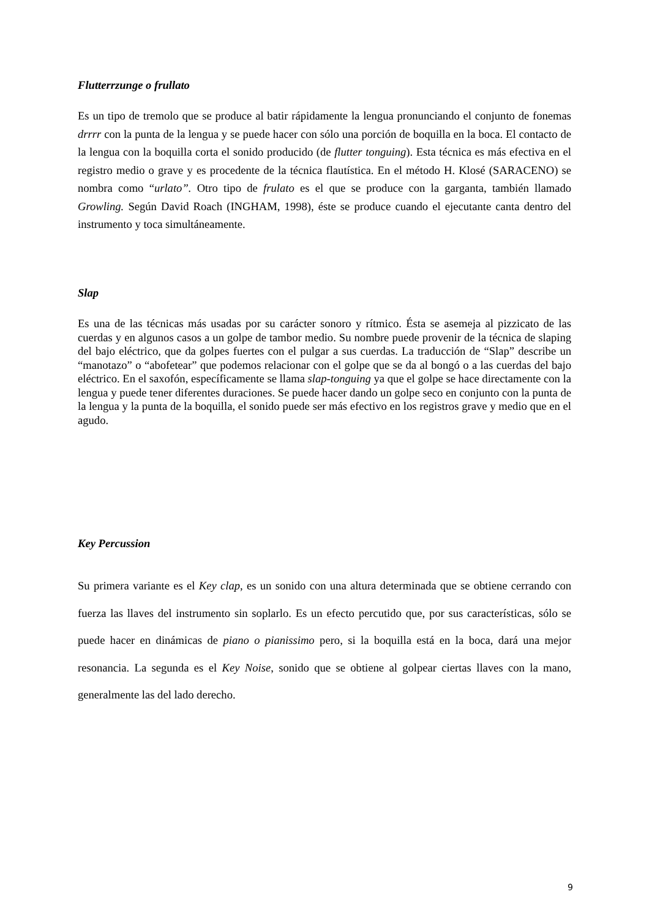Flutterrzunge o frullato
Es un tipo de tremolo que se produce al batir rápidamente la lengua pronunciando el conjunto de fonemas drrrr con la punta de la lengua y se puede hacer con sólo una porción de boquilla en la boca. El contacto de la lengua con la boquilla corta el sonido producido (de flutter tonguing). Esta técnica es más efectiva en el registro medio o grave y es procedente de la técnica flautística. En el método H. Klosé (SARACENO) se nombra como “urlato”. Otro tipo de frulato es el que se produce con la garganta, también llamado Growling. Según David Roach (INGHAM, 1998), éste se produce cuando el ejecutante canta dentro del instrumento y toca simultáneamente.
Slap
Es una de las técnicas más usadas por su carácter sonoro y rítmico. Ésta se asemeja al pizzicato de las cuerdas y en algunos casos a un golpe de tambor medio. Su nombre puede provenir de la técnica de slaping del bajo eléctrico, que da golpes fuertes con el pulgar a sus cuerdas. La traducción de “Slap” describe un “manotazo” o “abofetear” que podemos relacionar con el golpe que se da al bongó o a las cuerdas del bajo eléctrico. En el saxofón, específicamente se llama slap-tonguing ya que el golpe se hace directamente con la lengua y puede tener diferentes duraciones. Se puede hacer dando un golpe seco en conjunto con la punta de la lengua y la punta de la boquilla, el sonido puede ser más efectivo en los registros grave y medio que en el agudo.
Key Percussion
Su primera variante es el Key clap, es un sonido con una altura determinada que se obtiene cerrando con fuerza las llaves del instrumento sin soplarlo. Es un efecto percutido que, por sus características, sólo se puede hacer en dinámicas de piano o pianissimo pero, si la boquilla está en la boca, dará una mejor resonancia. La segunda es el Key Noise, sonido que se obtiene al golpear ciertas llaves con la mano, generalmente las del lado derecho.
9